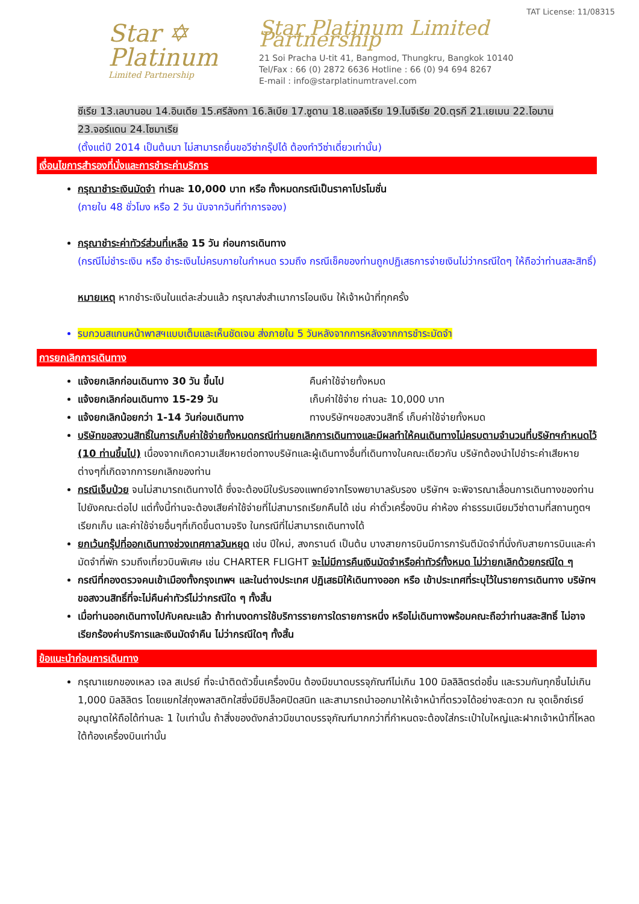Star ✡
Platinum
Limited Partnership
TAT License: 11/08315
Star Platinum Limited Partnership
21 Soi Pracha U-tit 41, Bangmod, Thungkru, Bangkok 10140
Tel/Fax : 66 (0) 2872 6636 Hotline : 66 (0) 94 694 8267
E-mail : info@starplatinumtravel.com
ซีเรีย 13.เลบานอน 14.อินเดีย 15.ศรีลังกา 16.ลิเบีย 17.ซูดาน 18.แอลจีเรีย 19.ไนจีเรีย 20.ตุรกี 21.เยเมน 22.โอมาน 23.จอร์แดน 24.โซมาเรีย
(ตั้งแต่ปี 2014 เป็นต้นมา ไม่สามารถยื่นขอวีซ่ากรุ๊ปได้ ต้องทำวีซ่าเดี่ยวเท่านั้น)
เงื่อนไขการสำรองที่นั่งและการชำระค่าบริการ
กรุณาชำระเงินมัดจำ ท่านละ 10,000 บาท หรือ ทั้งหมดกรณีเป็นราคาโปรโมชั่น
(ภายใน 48 ชั่วโมง หรือ 2 วัน นับจากวันที่ทำการจอง)
กรุณาชำระค่าทัวร์ส่วนที่เหลือ 15 วัน ก่อนการเดินทาง
(กรณีไม่ชำระเงิน หรือ ชำระเงินไม่ครบภายในกำหนด รวมถึง กรณีเช็คของท่านถูกปฏิเสธการจ่ายเงินไม่ว่ากรณีใดๆ ให้ถือว่าท่านสละสิทธิ์)
หมายเหตุ หากชำระเงินในแต่ละส่วนแล้ว กรุณาส่งสำเนาการโอนเงิน ให้เจ้าหน้าที่ทุกครั้ง
รบกวนสแกนหน้าพาสฯแบบเต็มและเห็นชัดเจน ส่งภายใน 5 วันหลังจากการหลังจากการชำระมัดจำ
การยกเลิกการเดินทาง
แจ้งยกเลิกก่อนเดินทาง 30 วัน ขึ้นไป คืนค่าใช้จ่ายทั้งหมด
แจ้งยกเลิกก่อนเดินทาง 15-29 วัน เก็บค่าใช้จ่าย ท่านละ 10,000 บาท
แจ้งยกเลิกน้อยกว่า 1-14 วันก่อนเดินทาง ทางบริษัทฯขอสงวนสิทธิ์ เก็บค่าใช้จ่ายทั้งหมด
บริษัทขอสงวนสิทธิ์ในการเก็บค่าใช้จ่ายทั้งหมดกรณีท่านยกเลิกการเดินทางและมีผลทำให้คนเดินทางไม่ครบตามจำนวนที่บริษัทฯกำหนดไว้ (10 ท่านขึ้นไป) เนื่องจากเกิดความเสียหายต่อทางบริษัทและผู้เดินทางอื่นที่เดินทางในคณะเดียวกัน บริษัทต้องนำไปชำระค่าเสียหายต่างๆที่เกิดจากการยกเลิกของท่าน
กรณีเจ็บป่วย จนไม่สามารถเดินทางได้ ซึ่งจะต้องมีใบรับรองแพทย์จากโรงพยาบาลรับรอง บริษัทฯ จะพิจารณาเลื่อนการเดินทางของท่านไปยังคณะต่อไป แต่ทั้งนี้ท่านจะต้องเสียค่าใช้จ่ายที่ไม่สามารถเรียกคืนได้ เช่น ค่าตั๋วเครื่องบิน ค่าห้อง ค่าธรรมเนียมวีซ่าตามที่สถานทูตฯ เรียกเก็บ และค่าใช้จ่ายอื่นๆที่เกิดขึ้นตามจริง ในกรณีที่ไม่สามารถเดินทางได้
ยกเว้นกรุ๊ปที่ออกเดินทางช่วงเทศกาลวันหยุด เช่น ปีใหม่, สงกรานต์ เป็นต้น บางสายการบินมีการการันตีมัดจำที่นั่งกับสายการบินและค่ามัดจำที่พัก รวมถึงเที่ยวบินพิเศษ เช่น CHARTER FLIGHT จะไม่มีการคืนเงินมัดจำหรือค่าทัวร์ทั้งหมด ไม่ว่ายกเลิกด้วยกรณีใด ๆ
กรณีที่กองตรวจคนเข้าเมืองทั้งกรุงเทพฯ และในต่างประเทศ ปฏิเสธมิให้เดินทางออก หรือ เข้าประเทศที่ระบุไว้ในรายการเดินทาง บริษัทฯ ขอสงวนสิทธิ์ที่จะไม่คืนค่าทัวร์ไม่ว่ากรณีใด ๆ ทั้งสิ้น
เมื่อท่านออกเดินทางไปกับคณะแล้ว ถ้าท่านงดการใช้บริการรายการใดรายการหนึ่ง หรือไม่เดินทางพร้อมคณะถือว่าท่านสละสิทธิ์ ไม่อาจเรียกร้องค่าบริการและเงินมัดจำคืน ไม่ว่ากรณีใดๆ ทั้งสิ้น
ข้อแนะนำก่อนการเดินทาง
กรุณาแยกของเหลว เจล สเปรย์ ที่จะนำติดตัวขึ้นเครื่องบิน ต้องมีขนาดบรรจุภัณฑ์ไม่เกิน 100 มิลลิลิตรต่อชิ้น และรวมกันทุกชิ้นไม่เกิน 1,000 มิลลิลิตร โดยแยกใส่ถุงพลาสติกใสซึ่งมีซิปล็อคปิดสนิท และสามารถนำออกมาให้เจ้าหน้าที่ตรวจได้อย่างสะดวก ณ จุดเอ็กซ์เรย์ อนุญาตให้ถือได้ท่านละ 1 ใบเท่านั้น ถ้าสิ่งของดังกล่าวมีขนาดบรรจุภัณฑ์มากกว่าที่กำหนดจะต้องใส่กระเป๋าใบใหญ่และฝากเจ้าหน้าที่โหลดใต้ท้องเครื่องบินเท่านั้น